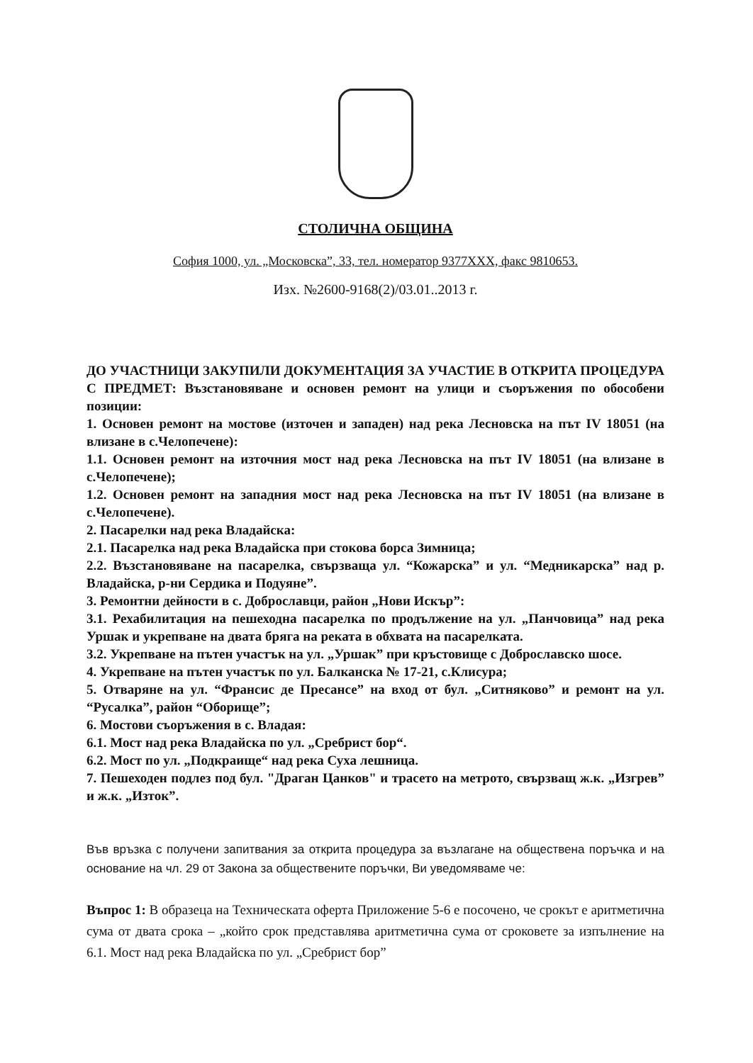СТОЛИЧНА ОБЩИНА
София 1000, ул. „Московска”, 33, тел. номератор 9377XXX, факс 9810653.
Изх. №2600-9168(2)/03.01..2013 г.
ДО УЧАСТНИЦИ ЗАКУПИЛИ ДОКУМЕНТАЦИЯ ЗА УЧАСТИЕ В ОТКРИТА ПРОЦЕДУРА С ПРЕДМЕТ: Възстановяване и основен ремонт на улици и съоръжения по обособени позиции:
1. Основен ремонт на мостове (източен и западен) над река Лесновска на път IV 18051 (на влизане в с.Челопечене):
1.1. Основен ремонт на източния мост над река Лесновска на път IV 18051 (на влизане в с.Челопечене);
1.2. Основен ремонт на западния мост над река Лесновска на път IV 18051 (на влизане в с.Челопечене).
2. Пасарелки над река Владайска:
2.1. Пасарелка над река Владайска при стокова борса Зимница;
2.2. Възстановяване на пасарелка, свързваща ул. “Кожарска” и ул. “Медникарска” над р. Владайска, р-ни Сердика и Подуяне”.
3. Ремонтни дейности в с. Доброславци, район „Нови Искър”:
3.1. Рехабилитация на пешеходна пасарелка по продължение на ул. „Панчовица” над река Уршак и укрепване на двата бряга на реката в обхвата на пасарелката.
3.2. Укрепване на пътен участък на ул. „Уршак” при кръстовище с Доброславско шосе.
4. Укрепване на пътен участък по ул. Балканска № 17-21, с.Клисура;
5. Отваряне на ул. “Франсис де Пресансе” на вход от бул. „Ситняково” и ремонт на ул. “Русалка”, район “Оборище”;
6. Мостови съоръжения в с. Владая:
6.1. Мост над река Владайска по ул. „Сребрист бор“.
6.2. Мост по ул. „Подкраище“ над река Суха лешница.
7. Пешеходен подлез под бул. "Драган Цанков" и трасето на метрото, свързващ ж.к. „Изгрев” и ж.к. „Изток”.
Във връзка с получени запитвания за открита процедура за възлагане на обществена поръчка и на основание на чл. 29 от Закона за обществените поръчки, Ви уведомяваме че:
Въпрос 1: В образеца на Техническата оферта Приложение 5-6 е посочено, че срокът е аритметична сума от двата срока – „който срок представлява аритметична сума от сроковете за изпълнение на 6.1. Мост над река Владайска по ул. „Сребрист бор”